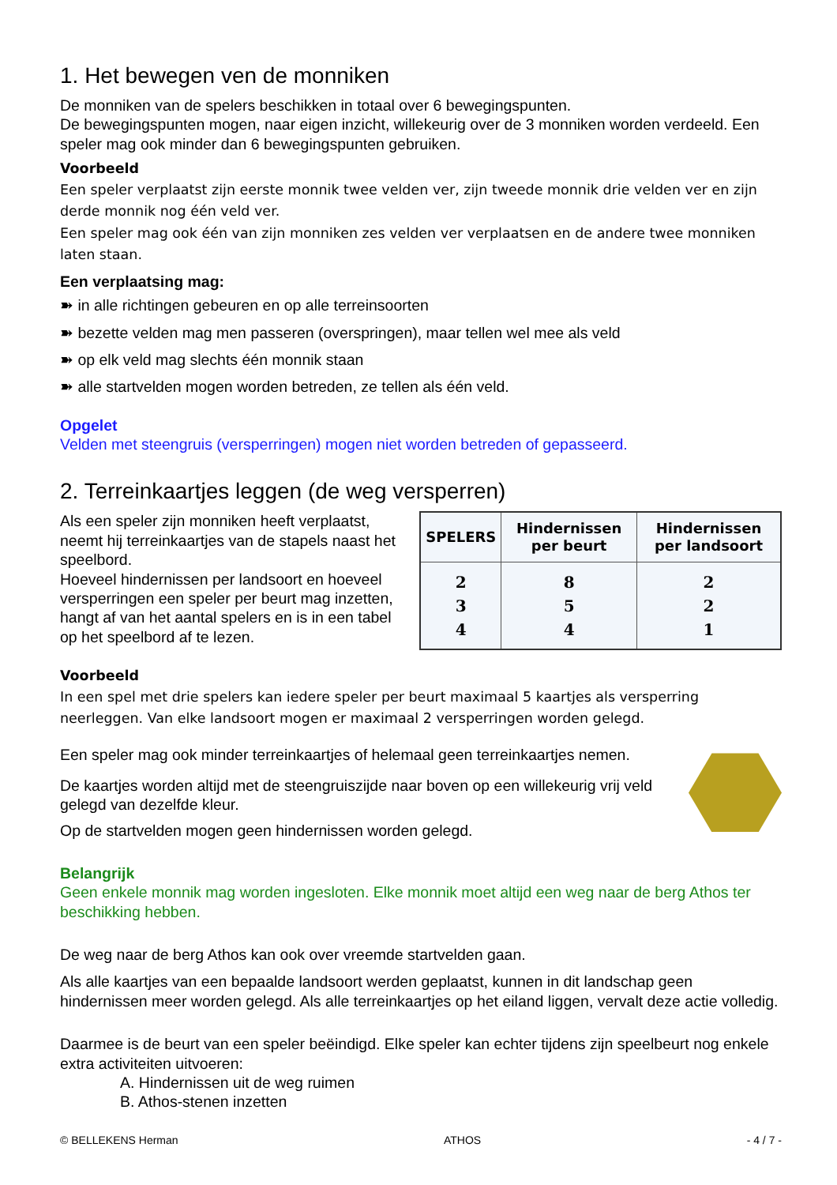1. Het bewegen ven de monniken
De monniken van de spelers beschikken in totaal over 6 bewegingspunten.
De bewegingspunten mogen, naar eigen inzicht, willekeurig over de 3 monniken worden verdeeld. Een speler mag ook minder dan 6 bewegingspunten gebruiken.
Voorbeeld
Een speler verplaatst zijn eerste monnik twee velden ver, zijn tweede monnik drie velden ver en zijn derde monnik nog één veld ver.
Een speler mag ook één van zijn monniken zes velden ver verplaatsen en de andere twee monniken laten staan.
Een verplaatsing mag:
➽ in alle richtingen gebeuren en op alle terreinsoorten
➽ bezette velden mag men passeren (overspringen), maar tellen wel mee als veld
➽ op elk veld mag slechts één monnik staan
➽ alle startvelden mogen worden betreden, ze tellen als één veld.
Opgelet
Velden met steengruis (versperringen) mogen niet worden betreden of gepasseerd.
2. Terreinkaartjes leggen (de weg versperren)
Als een speler zijn monniken heeft verplaatst, neemt hij terreinkaartjes van de stapels naast het speelbord.
Hoeveel hindernissen per landsoort en hoeveel versperringen een speler per beurt mag inzetten, hangt af van het aantal spelers en is in een tabel op het speelbord af te lezen.
| SPELERS | Hindernissen per beurt | Hindernissen per landsoort |
| --- | --- | --- |
| 2 3 4 | 8 5 4 | 2 2 1 |
Voorbeeld
In een spel met drie spelers kan iedere speler per beurt maximaal 5 kaartjes als versperring neerleggen. Van elke landsoort mogen er maximaal 2 versperringen worden gelegd.
Een speler mag ook minder terreinkaartjes of helemaal geen terreinkaartjes nemen.
De kaartjes worden altijd met de steengruiszijde naar boven op een willekeurig vrij veld gelegd van dezelfde kleur.
Op de startvelden mogen geen hindernissen worden gelegd.
Belangrijk
Geen enkele monnik mag worden ingesloten. Elke monnik moet altijd een weg naar de berg Athos ter beschikking hebben.
De weg naar de berg Athos kan ook over vreemde startvelden gaan.
Als alle kaartjes van een bepaalde landsoort werden geplaatst, kunnen in dit landschap geen hindernissen meer worden gelegd. Als alle terreinkaartjes op het eiland liggen, vervalt deze actie volledig.
Daarmee is de beurt van een speler beëindigd. Elke speler kan echter tijdens zijn speelbeurt nog enkele extra activiteiten uitvoeren:
A. Hindernissen uit de weg ruimen
B. Athos-stenen inzetten
© BELLEKENS Herman ATHOS - 4 / 7 -